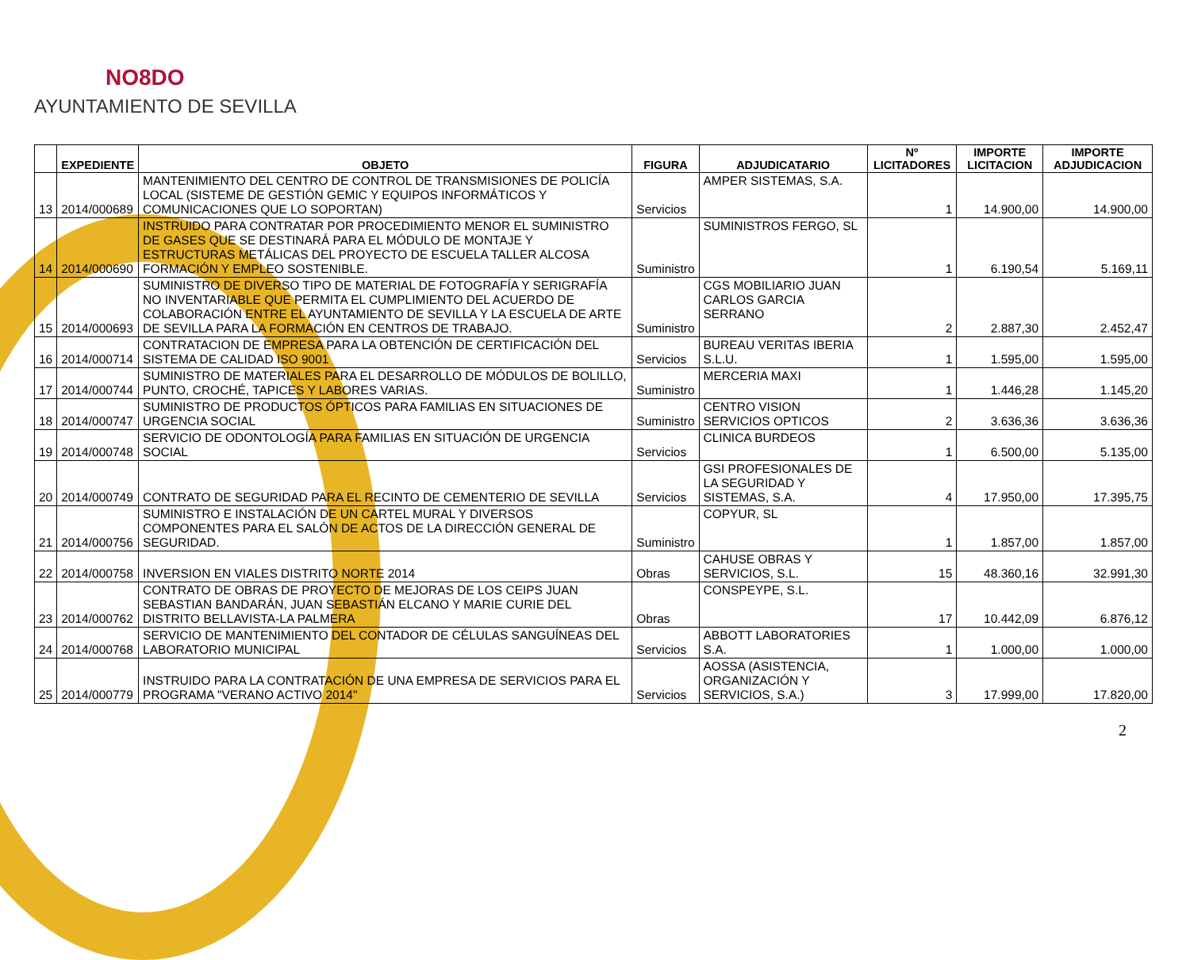NO8DO
AYUNTAMIENTO DE SEVILLA
| | EXPEDIENTE | OBJETO | FIGURA | ADJUDICATARIO | Nº LICITADORES | IMPORTE LICITACION | IMPORTE ADJUDICACION |
| --- | --- | --- | --- | --- | --- | --- | --- |
| 13 | 2014/000689 | MANTENIMIENTO DEL CENTRO DE CONTROL DE TRANSMISIONES DE POLICÍA LOCAL (SISTEME DE GESTIÓN GEMIC Y EQUIPOS INFORMÁTICOS Y COMUNICACIONES QUE LO SOPORTAN) | Servicios | AMPER SISTEMAS, S.A. | 1 | 14.900,00 | 14.900,00 |
| 14 | 2014/000690 | INSTRUIDO PARA CONTRATAR POR PROCEDIMIENTO MENOR EL SUMINISTRO DE GASES QUE SE DESTINARÁ PARA EL MÓDULO DE MONTAJE Y ESTRUCTURAS METÁLICAS DEL PROYECTO DE ESCUELA TALLER ALCOSA FORMACIÓN Y EMPLEO SOSTENIBLE. | Suministro | SUMINISTROS FERGO, SL | 1 | 6.190,54 | 5.169,11 |
| 15 | 2014/000693 | SUMINISTRO DE DIVERSO TIPO DE MATERIAL DE FOTOGRAFÍA Y SERIGRAFÍA NO INVENTARIABLE QUE PERMITA EL CUMPLIMIENTO DEL ACUERDO DE COLABORACIÓN ENTRE EL AYUNTAMIENTO DE SEVILLA Y LA ESCUELA DE ARTE DE SEVILLA PARA LA FORMACIÓN EN CENTROS DE TRABAJO. | Suministro | CGS MOBILIARIO JUAN CARLOS GARCIA SERRANO | 2 | 2.887,30 | 2.452,47 |
| 16 | 2014/000714 | CONTRATACION DE EMPRESA PARA LA OBTENCIÓN DE CERTIFICACIÓN DEL SISTEMA DE CALIDAD ISO 9001 | Servicios | BUREAU VERITAS IBERIA S.L.U. | 1 | 1.595,00 | 1.595,00 |
| 17 | 2014/000744 | SUMINISTRO DE MATERIALES PARA EL DESARROLLO DE MÓDULOS DE BOLILLO, PUNTO, CROCHÉ, TAPICES Y LABORES VARIAS. | Suministro | MERCERIA MAXI | 1 | 1.446,28 | 1.145,20 |
| 18 | 2014/000747 | SUMINISTRO DE PRODUCTOS ÓPTICOS PARA FAMILIAS EN SITUACIONES DE URGENCIA SOCIAL | Suministro | CENTRO VISION SERVICIOS OPTICOS | 2 | 3.636,36 | 3.636,36 |
| 19 | 2014/000748 | SERVICIO DE ODONTOLOGÍA PARA FAMILIAS EN SITUACIÓN DE URGENCIA SOCIAL | Servicios | CLINICA BURDEOS | 1 | 6.500,00 | 5.135,00 |
| 20 | 2014/000749 | CONTRATO DE SEGURIDAD PARA EL RECINTO DE CEMENTERIO DE SEVILLA | Servicios | GSI PROFESIONALES DE LA SEGURIDAD Y SISTEMAS, S.A. | 4 | 17.950,00 | 17.395,75 |
| 21 | 2014/000756 | SUMINISTRO E INSTALACIÓN DE UN CARTEL MURAL Y DIVERSOS COMPONENTES PARA EL SALÓN DE ACTOS DE LA DIRECCIÓN GENERAL DE SEGURIDAD. | Suministro | COPYUR, SL | 1 | 1.857,00 | 1.857,00 |
| 22 | 2014/000758 | INVERSION EN VIALES DISTRITO NORTE 2014 | Obras | CAHUSE OBRAS Y SERVICIOS, S.L. | 15 | 48.360,16 | 32.991,30 |
| 23 | 2014/000762 | CONTRATO DE OBRAS DE PROYECTO DE MEJORAS DE LOS CEIPS JUAN SEBASTIAN BANDARÁN, JUAN SEBASTIÁN ELCANO Y MARIE CURIE DEL DISTRITO BELLAVISTA-LA PALMERA | Obras | CONSPEYPE, S.L. | 17 | 10.442,09 | 6.876,12 |
| 24 | 2014/000768 | SERVICIO DE MANTENIMIENTO DEL CONTADOR DE CÉLULAS SANGUÍNEAS DEL LABORATORIO MUNICIPAL | Servicios | ABBOTT LABORATORIES S.A. | 1 | 1.000,00 | 1.000,00 |
| 25 | 2014/000779 | INSTRUIDO PARA LA CONTRATACIÓN DE UNA EMPRESA DE SERVICIOS PARA EL PROGRAMA "VERANO ACTIVO 2014" | Servicios | AOSSA (ASISTENCIA, ORGANIZACIÓN Y SERVICIOS, S.A.) | 3 | 17.999,00 | 17.820,00 |
2